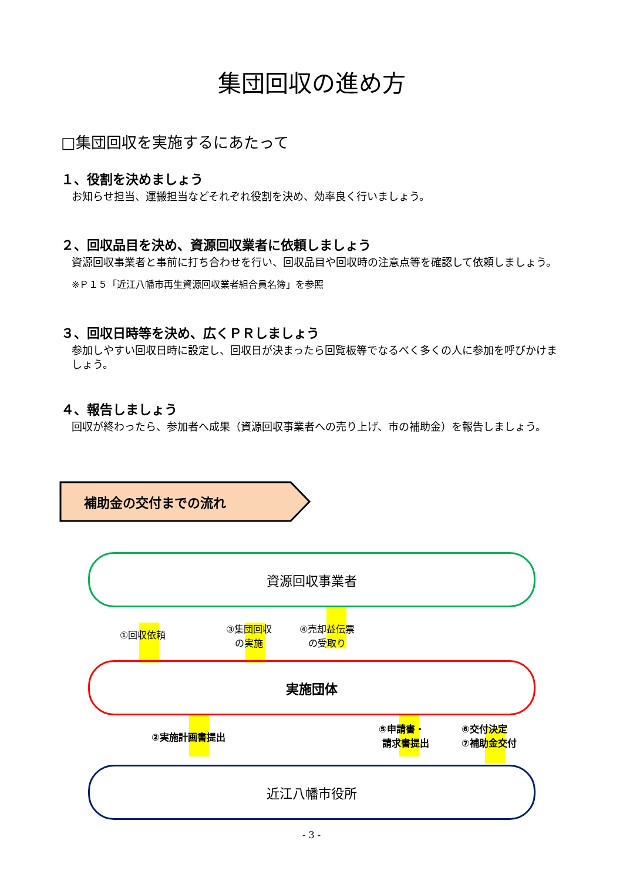集団回収の進め方
□集団回収を実施するにあたって
１、役割を決めましょう
お知らせ担当、運搬担当などそれぞれ役割を決め、効率良く行いましょう。
２、回収品目を決め、資源回収業者に依頼しましょう
資源回収事業者と事前に打ち合わせを行い、回収品目や回収時の注意点等を確認して依頼しましょう。
※Ｐ１５「近江八幡市再生資源回収業者組合員名簿」を参照
３、回収日時等を決め、広くＰＲしましょう
参加しやすい回収日時に設定し、回収日が決まったら回覧板等でなるべく多くの人に参加を呼びかけましょう。
４、報告しましょう
回収が終わったら、参加者へ成果（資源回収事業者への売り上げ、市の補助金）を報告しましょう。
補助金の交付までの流れ
資源回収事業者
①回収依頼
③集団回収
の実施
④売却益伝票
の受取り
実施団体
②実施計画書提出
⑤申請書・
請求書提出
⑥交付決定
⑦補助金交付
近江八幡市役所
- 3 -